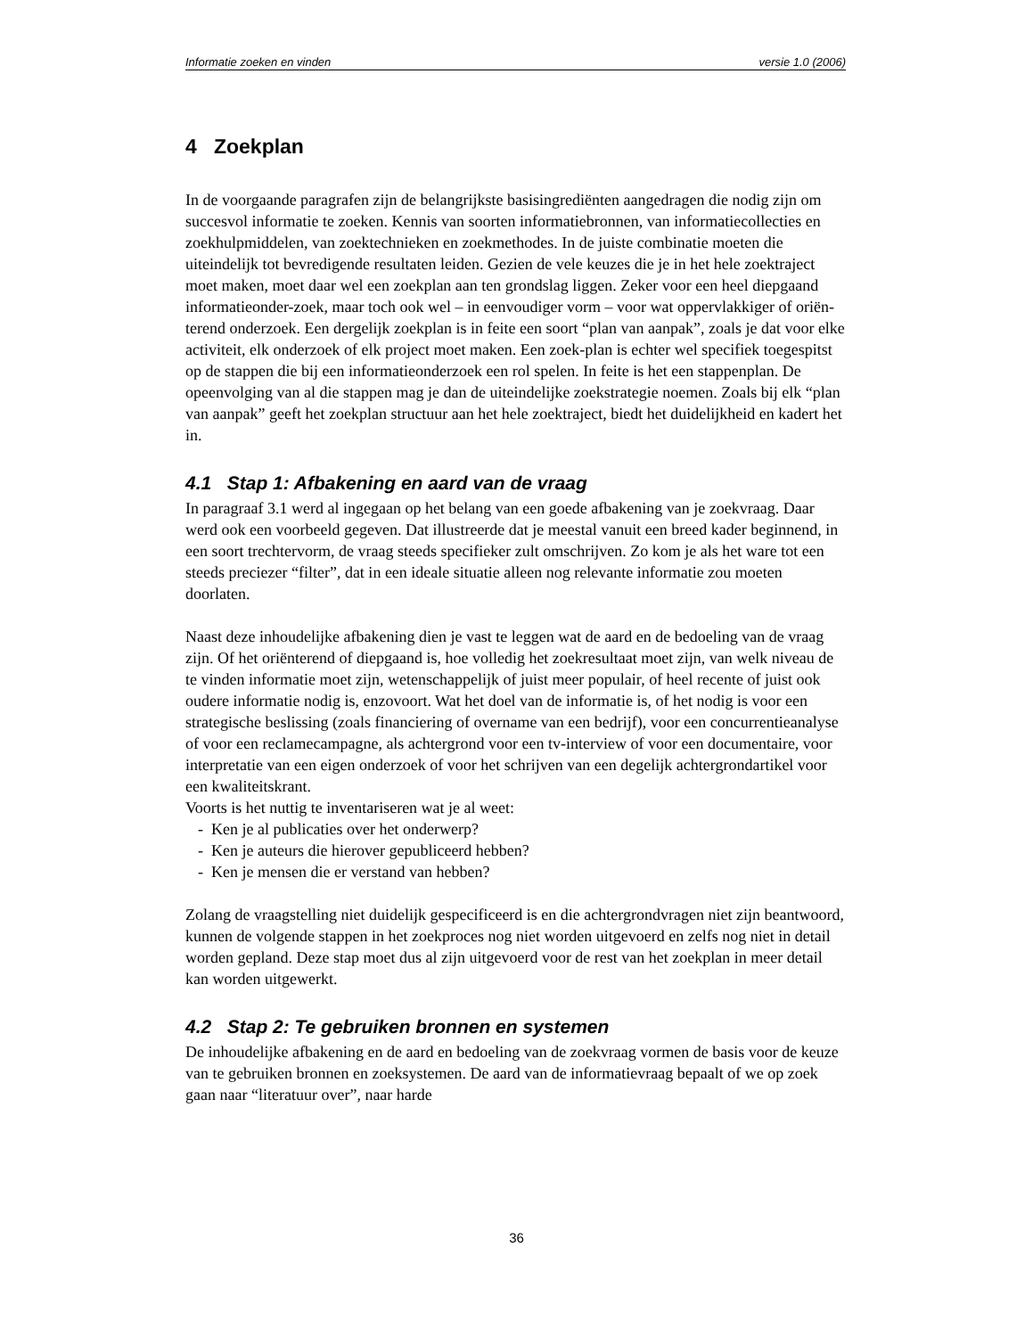Informatie zoeken en vinden versie 1.0 (2006)
4 Zoekplan
In de voorgaande paragrafen zijn de belangrijkste basisingrediënten aangedragen die nodig zijn om succesvol informatie te zoeken. Kennis van soorten informatiebronnen, van informatiecollecties en zoekhulpmiddelen, van zoektechnieken en zoekmethodes. In de juiste combinatie moeten die uiteindelijk tot bevredigende resultaten leiden. Gezien de vele keuzes die je in het hele zoektraject moet maken, moet daar wel een zoekplan aan ten grondslag liggen. Zeker voor een heel diepgaand informatieonder-zoek, maar toch ook wel – in eenvoudiger vorm – voor wat oppervlakkiger of oriën-terend onderzoek. Een dergelijk zoekplan is in feite een soort “plan van aanpak”, zoals je dat voor elke activiteit, elk onderzoek of elk project moet maken. Een zoek-plan is echter wel specifiek toegespitst op de stappen die bij een informatieonderzoek een rol spelen. In feite is het een stappenplan. De opeenvolging van al die stappen mag je dan de uiteindelijke zoekstrategie noemen. Zoals bij elk “plan van aanpak” geeft het zoekplan structuur aan het hele zoektraject, biedt het duidelijkheid en kadert het in.
4.1 Stap 1: Afbakening en aard van de vraag
In paragraaf 3.1 werd al ingegaan op het belang van een goede afbakening van je zoekvraag. Daar werd ook een voorbeeld gegeven. Dat illustreerde dat je meestal vanuit een breed kader beginnend, in een soort trechtervorm, de vraag steeds specifieker zult omschrijven. Zo kom je als het ware tot een steeds preciezer “filter”, dat in een ideale situatie alleen nog relevante informatie zou moeten doorlaten.
Naast deze inhoudelijke afbakening dien je vast te leggen wat de aard en de bedoeling van de vraag zijn. Of het oriënterend of diepgaand is, hoe volledig het zoekresultaat moet zijn, van welk niveau de te vinden informatie moet zijn, wetenschappelijk of juist meer populair, of heel recente of juist ook oudere informatie nodig is, enzovoort. Wat het doel van de informatie is, of het nodig is voor een strategische beslissing (zoals financiering of overname van een bedrijf), voor een concurrentieanalyse of voor een reclamecampagne, als achtergrond voor een tv-interview of voor een documentaire, voor interpretatie van een eigen onderzoek of voor het schrijven van een degelijk achtergrondartikel voor een kwaliteitskrant.
Voorts is het nuttig te inventariseren wat je al weet:
- Ken je al publicaties over het onderwerp?
- Ken je auteurs die hierover gepubliceerd hebben?
- Ken je mensen die er verstand van hebben?
Zolang de vraagstelling niet duidelijk gespecificeerd is en die achtergrondvragen niet zijn beantwoord, kunnen de volgende stappen in het zoekproces nog niet worden uitgevoerd en zelfs nog niet in detail worden gepland. Deze stap moet dus al zijn uitgevoerd voor de rest van het zoekplan in meer detail kan worden uitgewerkt.
4.2 Stap 2: Te gebruiken bronnen en systemen
De inhoudelijke afbakening en de aard en bedoeling van de zoekvraag vormen de basis voor de keuze van te gebruiken bronnen en zoeksystemen. De aard van de informatievraag bepaalt of we op zoek gaan naar “literatuur over”, naar harde
36